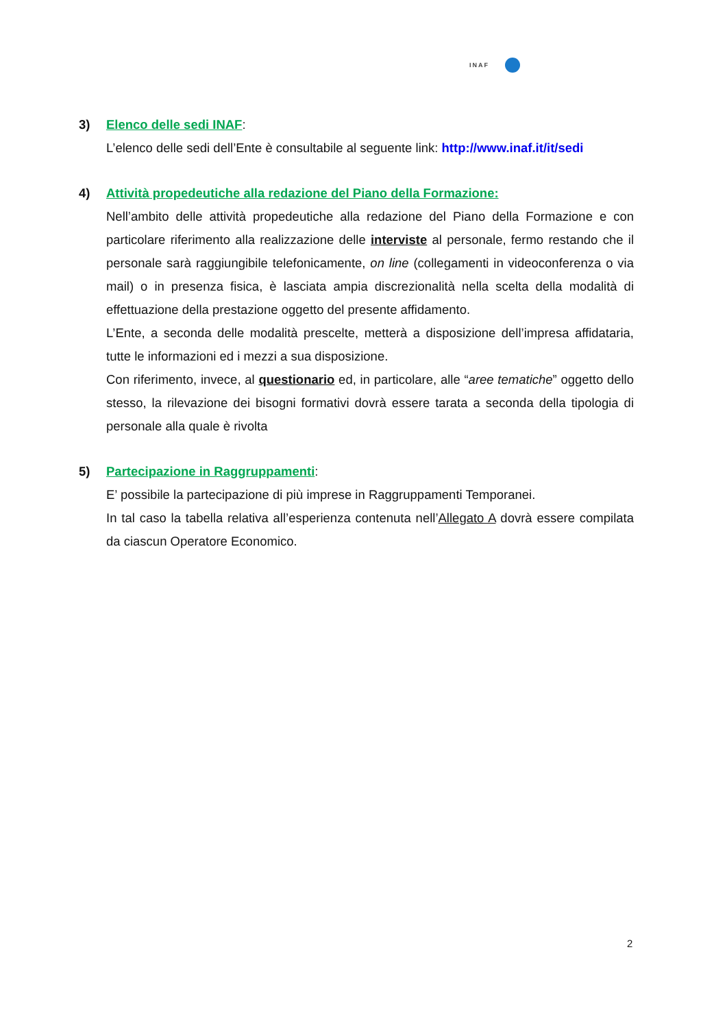INAF
3) Elenco delle sedi INAF:
L’elenco delle sedi dell’Ente è consultabile al seguente link: http://www.inaf.it/it/sedi
4) Attività propedeutiche alla redazione del Piano della Formazione:
Nell’ambito delle attività propedeutiche alla redazione del Piano della Formazione e con particolare riferimento alla realizzazione delle interviste al personale, fermo restando che il personale sarà raggiungibile telefonicamente, on line (collegamenti in videoconferenza o via mail) o in presenza fisica, è lasciata ampia discrezionalità nella scelta della modalità di effettuazione della prestazione oggetto del presente affidamento.
L’Ente, a seconda delle modalità prescelte, metterà a disposizione dell’impresa affidataria, tutte le informazioni ed i mezzi a sua disposizione.
Con riferimento, invece, al questionario ed, in particolare, alle “aree tematiche” oggetto dello stesso, la rilevazione dei bisogni formativi dovrà essere tarata a seconda della tipologia di personale alla quale è rivolta
5) Partecipazione in Raggruppamenti:
E’ possibile la partecipazione di più imprese in Raggruppamenti Temporanei.
In tal caso la tabella relativa all’esperienza contenuta nell’Allegato A dovrà essere compilata da ciascun Operatore Economico.
2